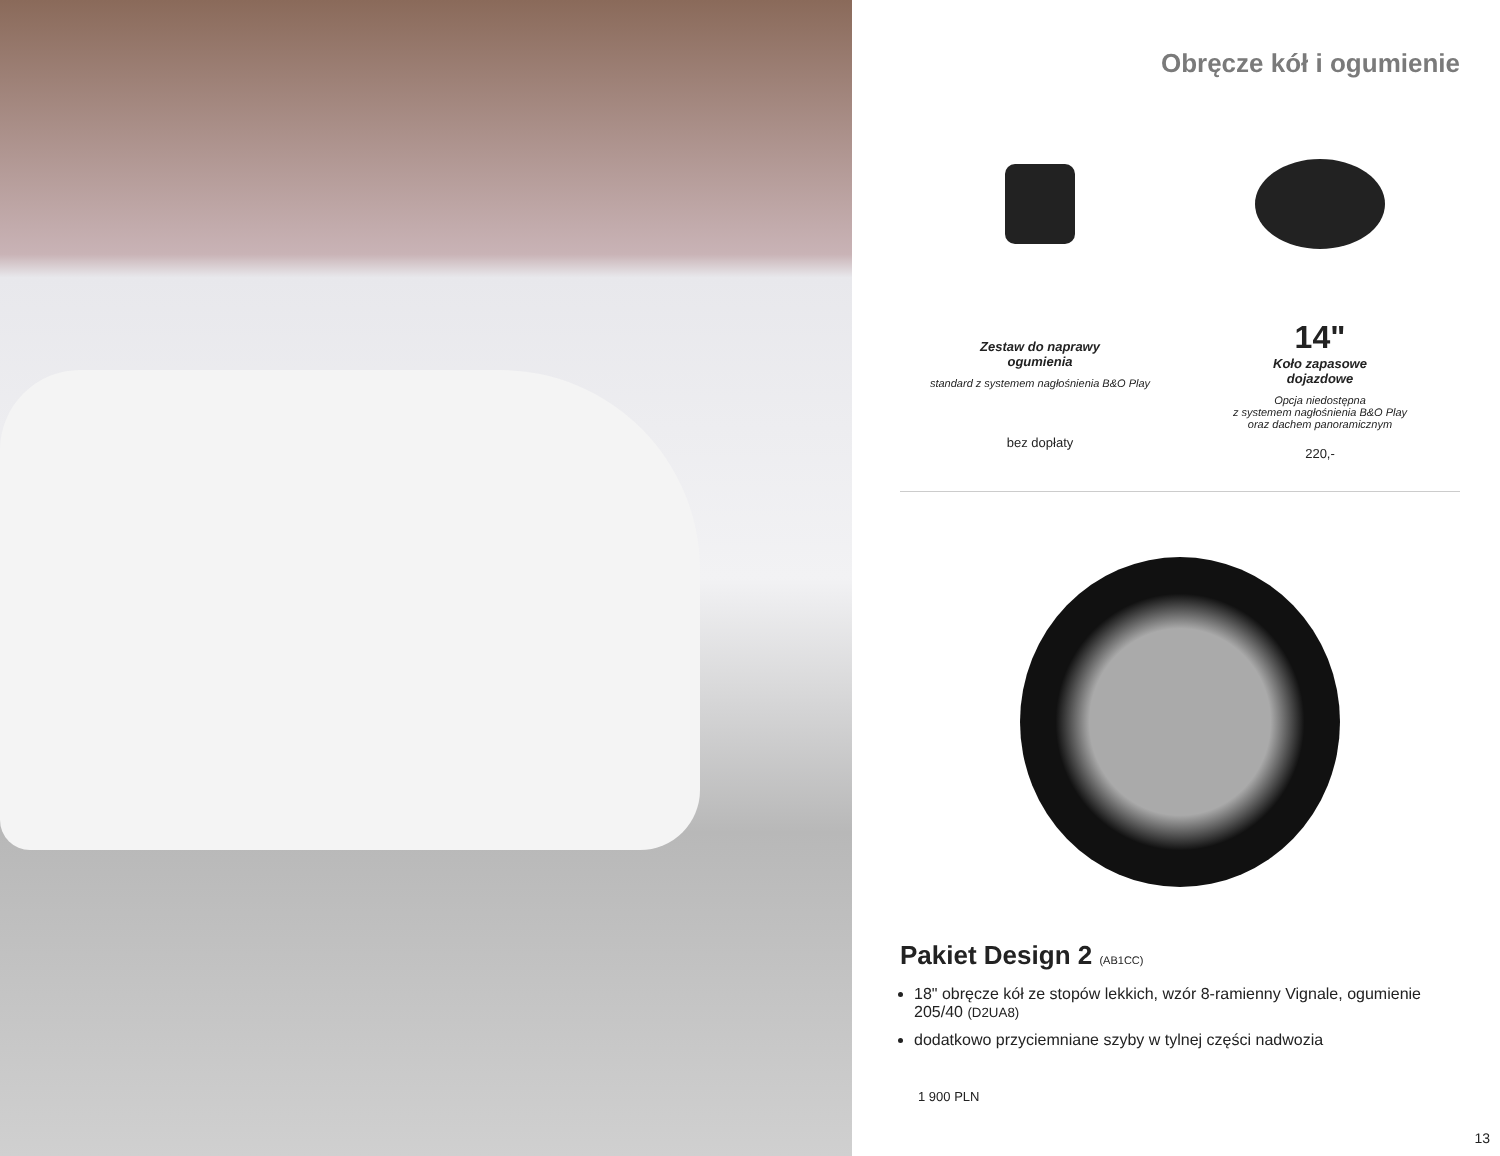Obręcze kół i ogumienie
Zestaw do naprawy
ogumienia
standard z systemem nagłośnienia B&O Play
bez dopłaty
14"
Koło zapasowe
dojazdowe
Opcja niedostępna
z systemem nagłośnienia B&O Play
oraz dachem panoramicznym
220,-
Pakiet Design 2 (AB1CC)
18" obręcze kół ze stopów lekkich, wzór 8-ramienny Vignale, ogumienie 205/40 (D2UA8)
dodatkowo przyciemniane szyby w tylnej części nadwozia
1 900 PLN
13